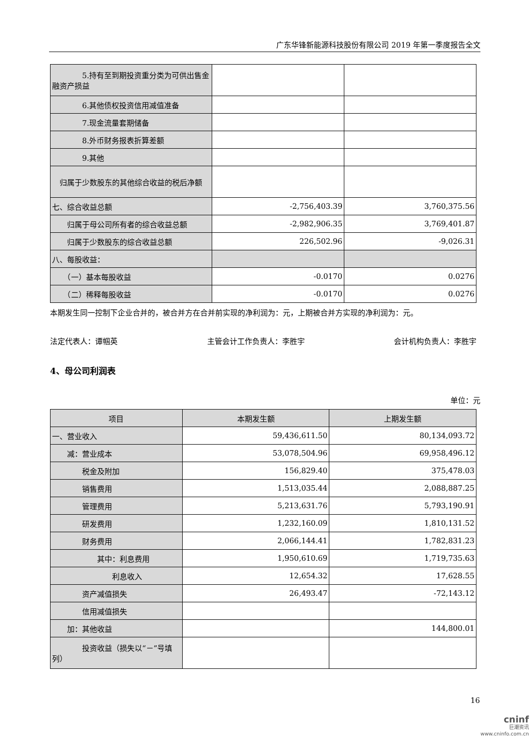广东华锋新能源科技股份有限公司 2019 年第一季度报告全文
| 5.持有至到期投资重分类为可供出售金融资产损益 | | |
| 6.其他债权投资信用减值准备 | | |
| 7.现金流量套期储备 | | |
| 8.外币财务报表折算差额 | | |
| 9.其他 | | |
| 归属于少数股东的其他综合收益的税后净额 | | |
| 七、综合收益总额 | -2,756,403.39 | 3,760,375.56 |
| 归属于母公司所有者的综合收益总额 | -2,982,906.35 | 3,769,401.87 |
| 归属于少数股东的综合收益总额 | 226,502.96 | -9,026.31 |
| 八、每股收益： | | |
| （一）基本每股收益 | -0.0170 | 0.0276 |
| （二）稀释每股收益 | -0.0170 | 0.0276 |
本期发生同一控制下企业合并的，被合并方在合并前实现的净利润为：元，上期被合并方实现的净利润为：元。
法定代表人：谭帼英 主管会计工作负责人：李胜宇 会计机构负责人：李胜宇
4、母公司利润表
单位：元
| 项目 | 本期发生额 | 上期发生额 |
| --- | --- | --- |
| 一、营业收入 | 59,436,611.50 | 80,134,093.72 |
| 减：营业成本 | 53,078,504.96 | 69,958,496.12 |
| 税金及附加 | 156,829.40 | 375,478.03 |
| 销售费用 | 1,513,035.44 | 2,088,887.25 |
| 管理费用 | 5,213,631.76 | 5,793,190.91 |
| 研发费用 | 1,232,160.09 | 1,810,131.52 |
| 财务费用 | 2,066,144.41 | 1,782,831.23 |
| 其中：利息费用 | 1,950,610.69 | 1,719,735.63 |
| 利息收入 | 12,654.32 | 17,628.55 |
| 资产减值损失 | 26,493.47 | -72,143.12 |
| 信用减值损失 | | |
| 加：其他收益 | | 144,800.01 |
| 投资收益（损失以“－”号填列） | | |
16
cninf
巨潮资讯
www.cninfo.com.cn